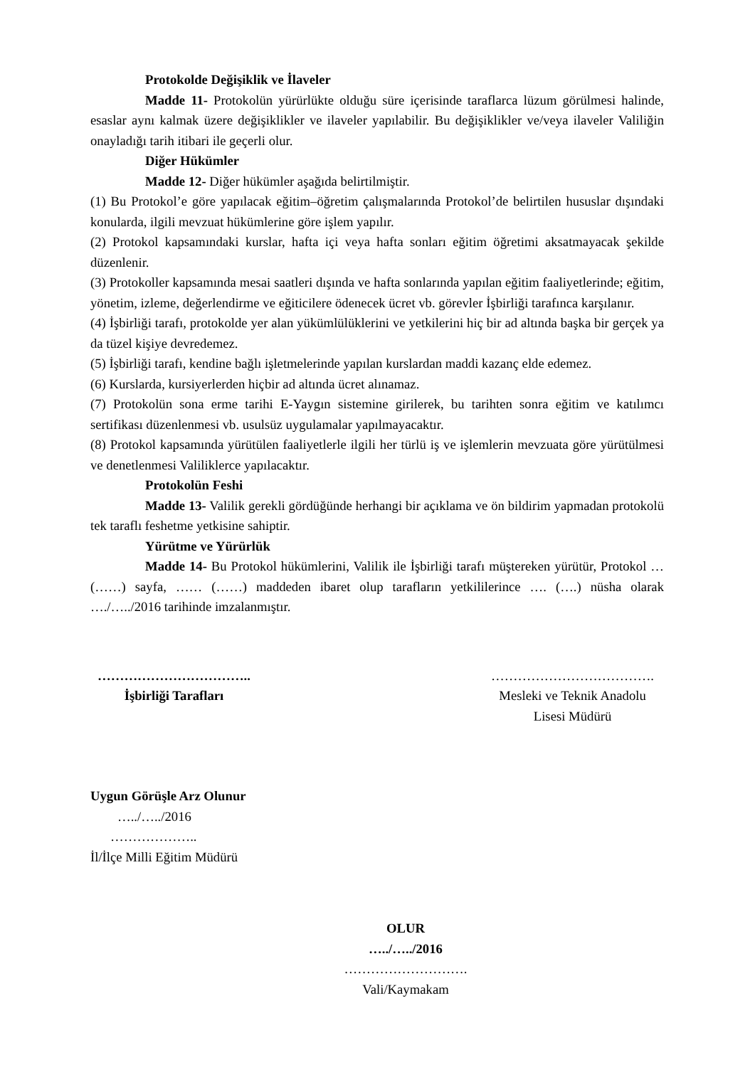Protokolde Değişiklik ve İlaveler
Madde 11- Protokolün yürürlükte olduğu süre içerisinde taraflarca lüzum görülmesi halinde, esaslar aynı kalmak üzere değişiklikler ve ilaveler yapılabilir. Bu değişiklikler ve/veya ilaveler Valiliğin onayladığı tarih itibari ile geçerli olur.
Diğer Hükümler
Madde 12- Diğer hükümler aşağıda belirtilmiştir.
(1) Bu Protokol’e göre yapılacak eğitim–öğretim çalışmalarında Protokol’de belirtilen hususlar dışındaki konularda, ilgili mevzuat hükümlerine göre işlem yapılır.
(2) Protokol kapsamındaki kurslar, hafta içi veya hafta sonları eğitim öğretimi aksatmayacak şekilde düzenlenir.
(3) Protokoller kapsamında mesai saatleri dışında ve hafta sonlarında yapılan eğitim faaliyetlerinde; eğitim, yönetim, izleme, değerlendirme ve eğiticilere ödenecek ücret vb. görevler İşbirliği tarafınca karşılanır.
(4) İşbirliği tarafı, protokolde yer alan yükümlülüklerini ve yetkilerini hiç bir ad altında başka bir gerçek ya da tüzel kişiye devredemez.
(5) İşbirliği tarafı, kendine bağlı işletmelerinde yapılan kurslardan maddi kazanç elde edemez.
(6) Kurslarda, kursiyerlerden hiçbir ad altında ücret alınamaz.
(7) Protokolün sona erme tarihi E-Yaygın sistemine girilerek, bu tarihten sonra eğitim ve katılımcı sertifikası düzenlenmesi vb. usulsüz uygulamalar yapılmayacaktır.
(8) Protokol kapsamında yürütülen faaliyetlerle ilgili her türlü iş ve işlemlerin mevzuata göre yürütülmesi ve denetlenmesi Valiliklerce yapılacaktır.
Protokolün Feshi
Madde 13- Valilik gerekli gördüğünde herhangi bir açıklama ve ön bildirim yapmadan protokolü tek taraflı feshetme yetkisine sahiptir.
Yürütme ve Yürürlük
Madde 14- Bu Protokol hükümlerini, Valilik ile İşbirliği tarafı müştereken yürütür, Protokol … (……) sayfa, …… (……) maddeden ibaret olup tarafların yetkililerince …. (….) nüsha olarak …./…../2016 tarihinde imzalanmıştır.
……………………………..
İşbirliği Tarafları
……………………………….
Mesleki ve Teknik Anadolu
Lisesi Müdürü
Uygun Görüşle Arz Olunur
…../…../2016
………………..
İl/İlçe Milli Eğitim Müdürü
OLUR
…../…../2016
……………………….
Vali/Kaymakam